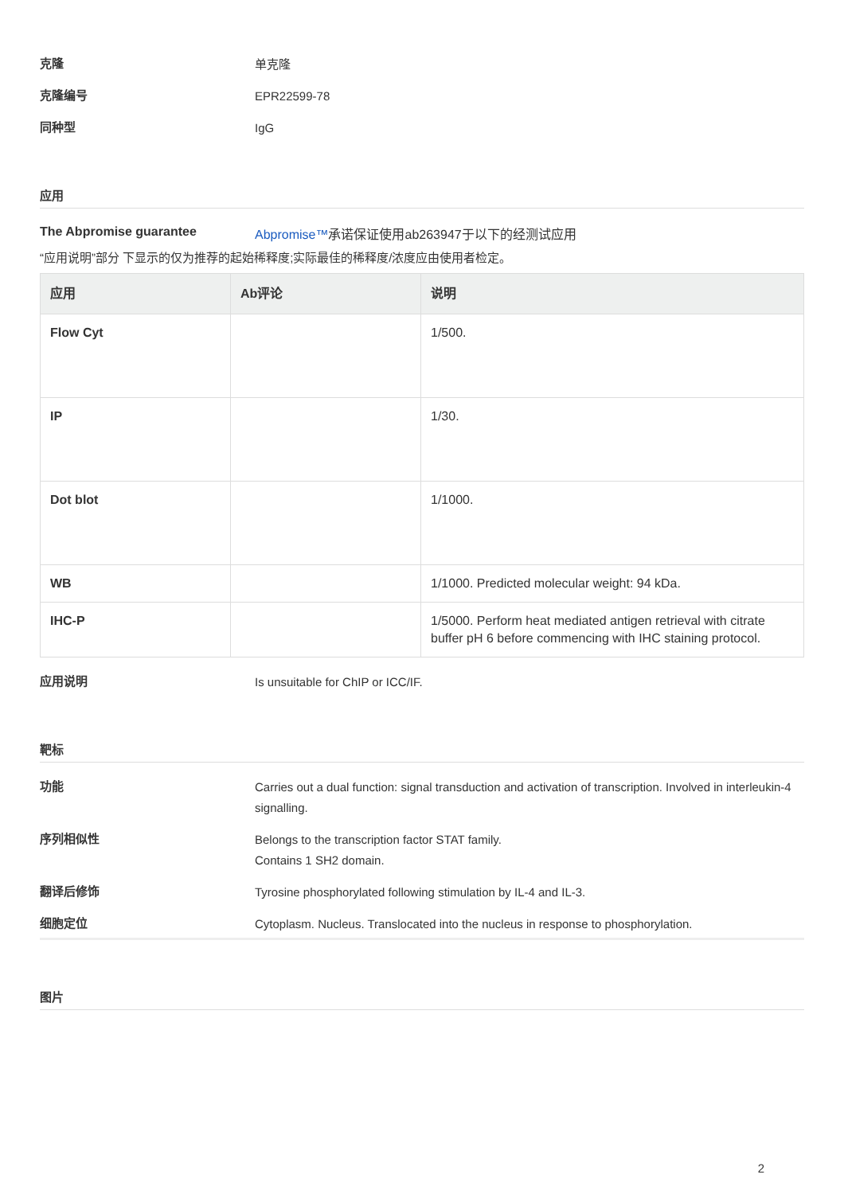克隆
单克隆
克隆编号
EPR22599-78
同种型
IgG
应用
The Abpromise guarantee
Abpromise™承诺保证使用ab263947于以下的经测试应用
“应用说明”部分 下显示的仅为推荐的起始稀释度;实际最佳的稀释度/浓度应由使用者检定。
| 应用 | Ab评论 | 说明 |
| --- | --- | --- |
| Flow Cyt | | 1/500. |
| IP | | 1/30. |
| Dot blot | | 1/1000. |
| WB | | 1/1000. Predicted molecular weight: 94 kDa. |
| IHC-P | | 1/5000. Perform heat mediated antigen retrieval with citrate buffer pH 6 before commencing with IHC staining protocol. |
应用说明
Is unsuitable for ChIP or ICC/IF.
靶标
功能
Carries out a dual function: signal transduction and activation of transcription. Involved in interleukin-4 signalling.
序列相似性
Belongs to the transcription factor STAT family.
Contains 1 SH2 domain.
翻译后修饰
Tyrosine phosphorylated following stimulation by IL-4 and IL-3.
细胞定位
Cytoplasm. Nucleus. Translocated into the nucleus in response to phosphorylation.
图片
2